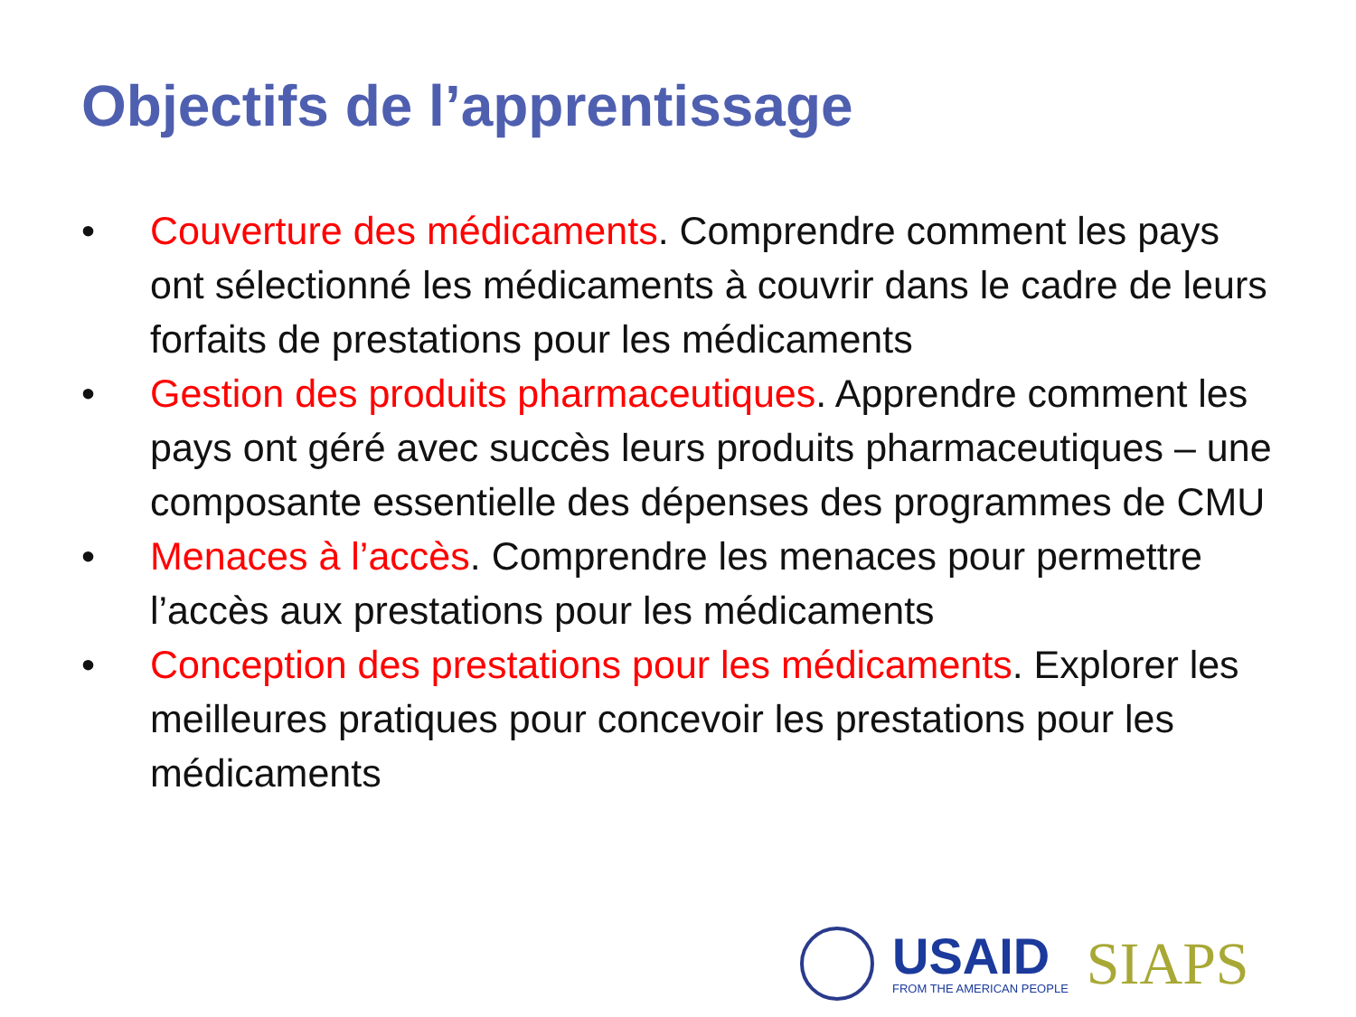Objectifs de l’apprentissage
• Couverture des médicaments. Comprendre comment les pays ont sélectionné les médicaments à couvrir dans le cadre de leurs forfaits de prestations pour les médicaments
• Gestion des produits pharmaceutiques. Apprendre comment les pays ont géré avec succès leurs produits pharmaceutiques – une composante essentielle des dépenses des programmes de CMU
• Menaces à l’accès. Comprendre les menaces pour permettre l’accès aux prestations pour les médicaments
• Conception des prestations pour les médicaments. Explorer les meilleures pratiques pour concevoir les prestations pour les médicaments
USAID
FROM THE AMERICAN PEOPLE
SIAPS